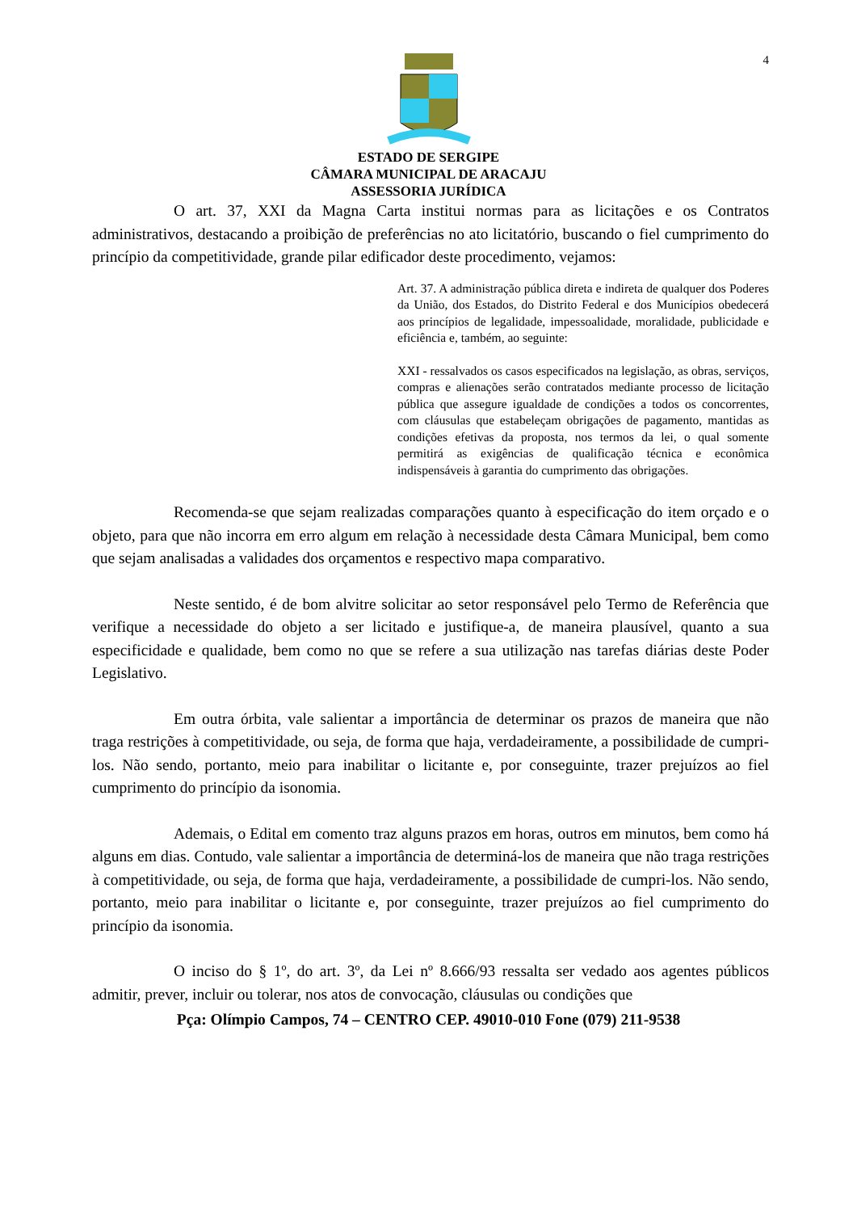4
ESTADO DE SERGIPE
CÂMARA MUNICIPAL DE ARACAJU
ASSESSORIA JURÍDICA
O art. 37, XXI da Magna Carta institui normas para as licitações e os Contratos administrativos, destacando a proibição de preferências no ato licitatório, buscando o fiel cumprimento do princípio da competitividade, grande pilar edificador deste procedimento, vejamos:
Art. 37. A administração pública direta e indireta de qualquer dos Poderes da União, dos Estados, do Distrito Federal e dos Municípios obedecerá aos princípios de legalidade, impessoalidade, moralidade, publicidade e eficiência e, também, ao seguinte:
XXI - ressalvados os casos especificados na legislação, as obras, serviços, compras e alienações serão contratados mediante processo de licitação pública que assegure igualdade de condições a todos os concorrentes, com cláusulas que estabeleçam obrigações de pagamento, mantidas as condições efetivas da proposta, nos termos da lei, o qual somente permitirá as exigências de qualificação técnica e econômica indispensáveis à garantia do cumprimento das obrigações.
Recomenda-se que sejam realizadas comparações quanto à especificação do item orçado e o objeto, para que não incorra em erro algum em relação à necessidade desta Câmara Municipal, bem como que sejam analisadas a validades dos orçamentos e respectivo mapa comparativo.
Neste sentido, é de bom alvitre solicitar ao setor responsável pelo Termo de Referência que verifique a necessidade do objeto a ser licitado e justifique-a, de maneira plausível, quanto a sua especificidade e qualidade, bem como no que se refere a sua utilização nas tarefas diárias deste Poder Legislativo.
Em outra órbita, vale salientar a importância de determinar os prazos de maneira que não traga restrições à competitividade, ou seja, de forma que haja, verdadeiramente, a possibilidade de cumpri-los. Não sendo, portanto, meio para inabilitar o licitante e, por conseguinte, trazer prejuízos ao fiel cumprimento do princípio da isonomia.
Ademais, o Edital em comento traz alguns prazos em horas, outros em minutos, bem como há alguns em dias. Contudo, vale salientar a importância de determiná-los de maneira que não traga restrições à competitividade, ou seja, de forma que haja, verdadeiramente, a possibilidade de cumpri-los. Não sendo, portanto, meio para inabilitar o licitante e, por conseguinte, trazer prejuízos ao fiel cumprimento do princípio da isonomia.
O inciso do § 1º, do art. 3º, da Lei nº 8.666/93 ressalta ser vedado aos agentes públicos admitir, prever, incluir ou tolerar, nos atos de convocação, cláusulas ou condições que
Pça: Olímpio Campos, 74 – CENTRO CEP. 49010-010 Fone (079) 211-9538